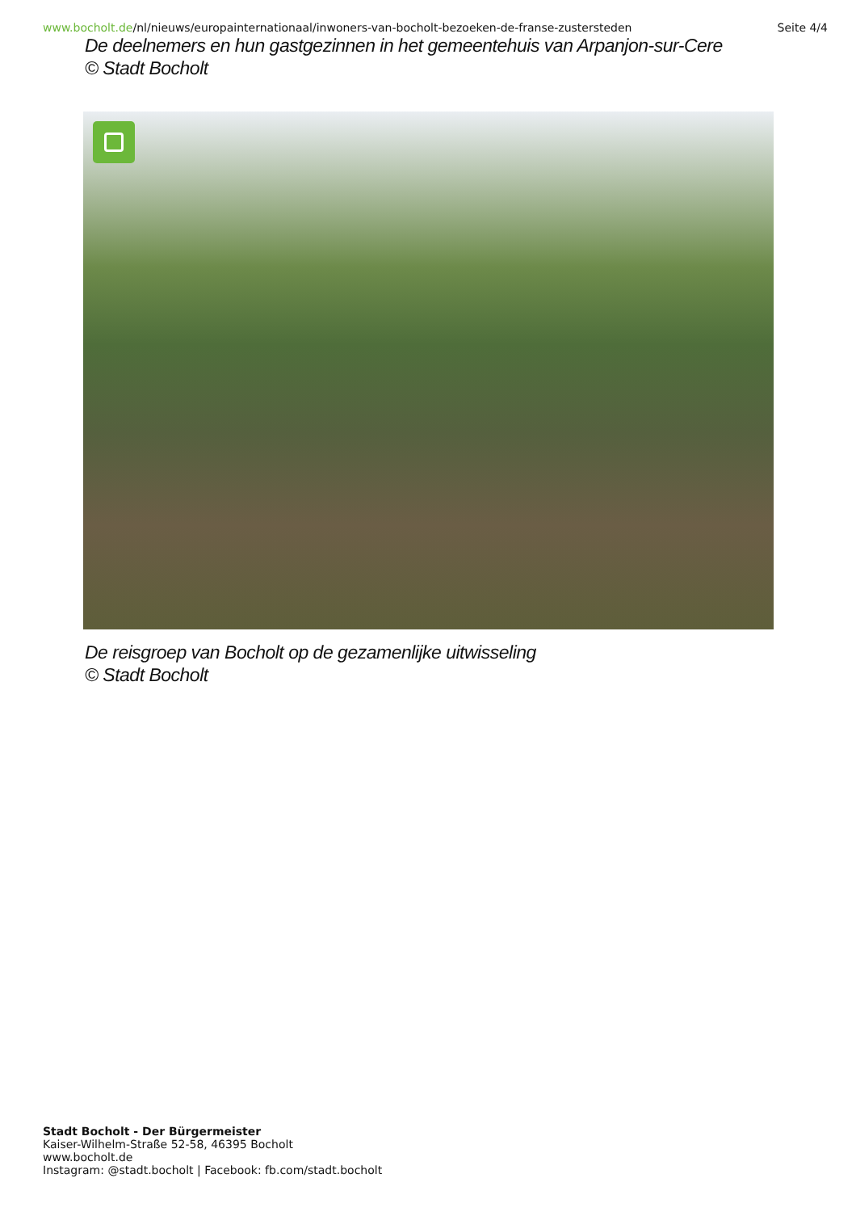www.bocholt.de/nl/nieuws/europainternationaal/inwoners-van-bocholt-bezoeken-de-franse-zustersteden
Seite 4/4
De deelnemers en hun gastgezinnen in het gemeentehuis van Arpanjon-sur-Cere
© Stadt Bocholt
De reisgroep van Bocholt op de gezamenlijke uitwisseling
© Stadt Bocholt
Stadt Bocholt - Der Bürgermeister
Kaiser-Wilhelm-Straße 52-58, 46395 Bocholt
www.bocholt.de
Instagram: @stadt.bocholt | Facebook: fb.com/stadt.bocholt